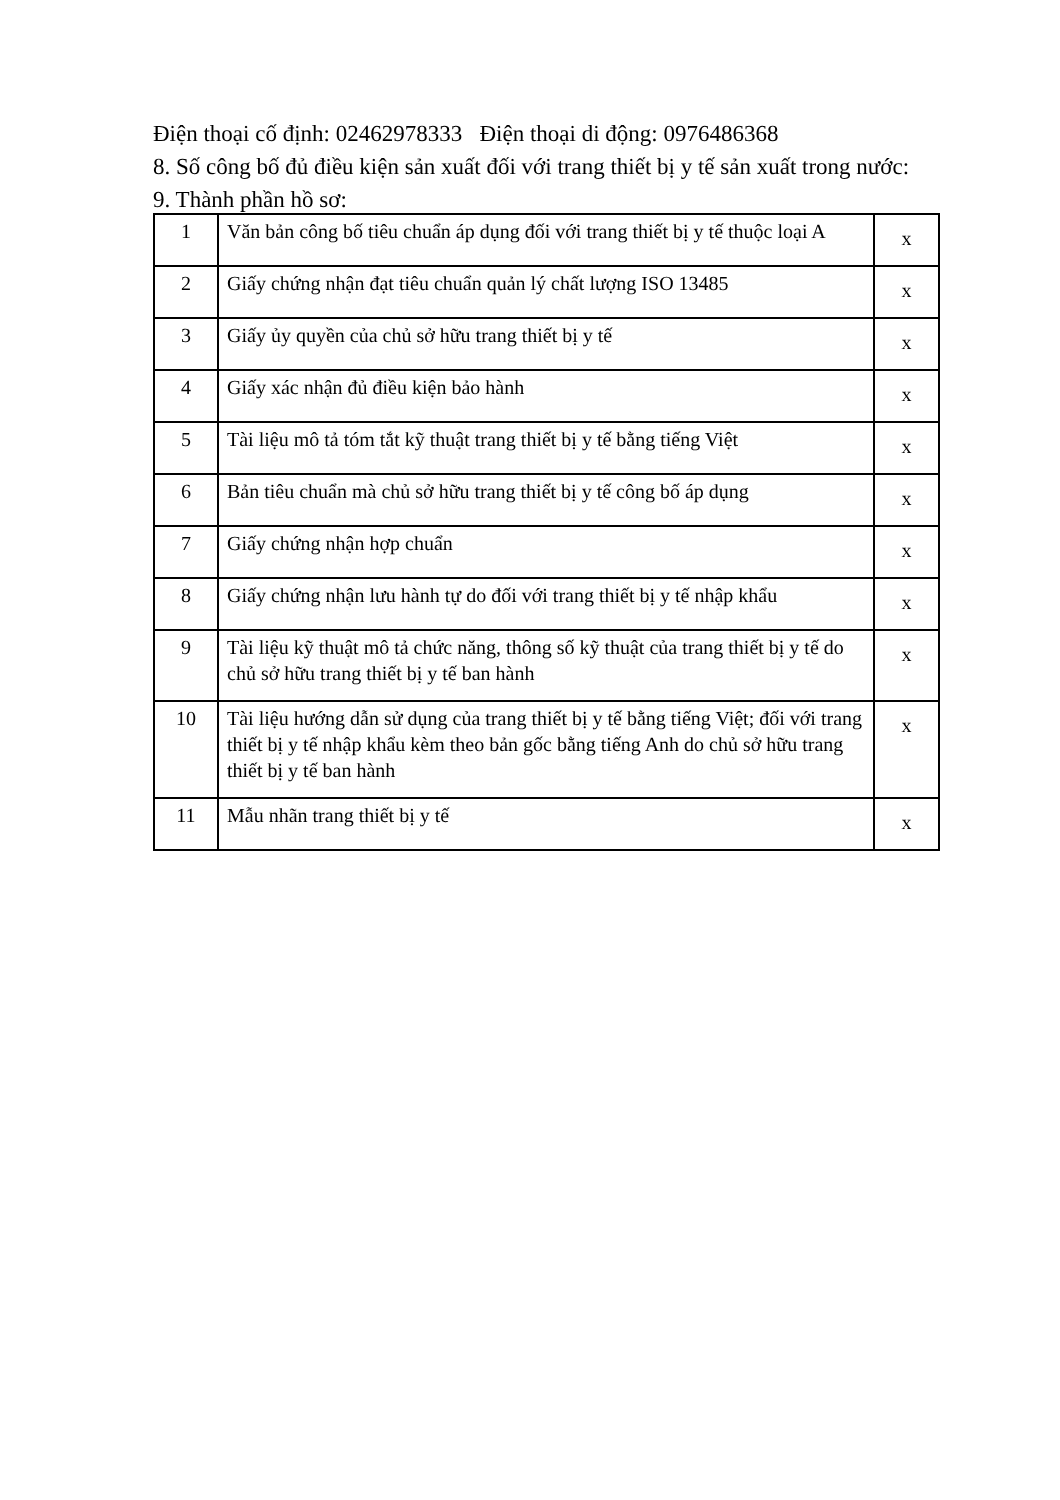Điện thoại cố định: 02462978333 Điện thoại di động: 0976486368
8. Số công bố đủ điều kiện sản xuất đối với trang thiết bị y tế sản xuất trong nước:
9. Thành phần hồ sơ:
| 1 | Văn bản công bố tiêu chuẩn áp dụng đối với trang thiết bị y tế thuộc loại A | x |
| 2 | Giấy chứng nhận đạt tiêu chuẩn quản lý chất lượng ISO 13485 | x |
| 3 | Giấy ủy quyền của chủ sở hữu trang thiết bị y tế | x |
| 4 | Giấy xác nhận đủ điều kiện bảo hành | x |
| 5 | Tài liệu mô tả tóm tắt kỹ thuật trang thiết bị y tế bằng tiếng Việt | x |
| 6 | Bản tiêu chuẩn mà chủ sở hữu trang thiết bị y tế công bố áp dụng | x |
| 7 | Giấy chứng nhận hợp chuẩn | x |
| 8 | Giấy chứng nhận lưu hành tự do đối với trang thiết bị y tế nhập khẩu | x |
| 9 | Tài liệu kỹ thuật mô tả chức năng, thông số kỹ thuật của trang thiết bị y tế do chủ sở hữu trang thiết bị y tế ban hành | x |
| 10 | Tài liệu hướng dẫn sử dụng của trang thiết bị y tế bằng tiếng Việt; đối với trang thiết bị y tế nhập khẩu kèm theo bản gốc bằng tiếng Anh do chủ sở hữu trang thiết bị y tế ban hành | x |
| 11 | Mẫu nhãn trang thiết bị y tế | x |